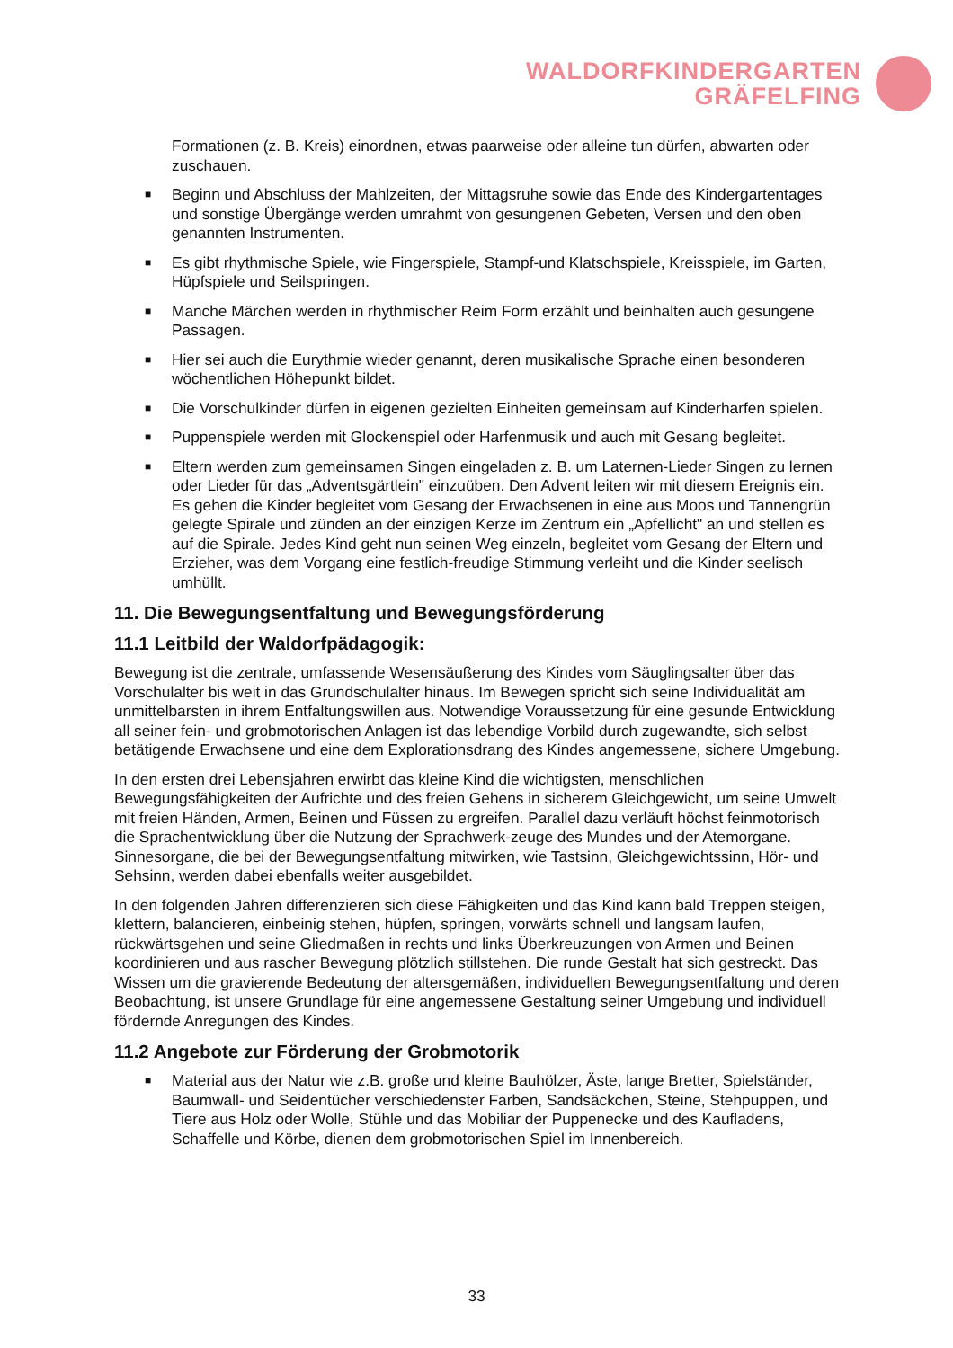WALDORFKINDERGARTEN
GRÄFELFING
Formationen (z. B. Kreis) einordnen, etwas paarweise oder alleine tun dürfen, abwarten oder zuschauen.
■ Beginn und Abschluss der Mahlzeiten, der Mittagsruhe sowie das Ende des Kindergartentages und sonstige Übergänge werden umrahmt von gesungenen Gebeten, Versen und den oben genannten Instrumenten.
■ Es gibt rhythmische Spiele, wie Fingerspiele, Stampf-und Klatschspiele, Kreisspiele, im Garten, Hüpfspiele und Seilspringen.
■ Manche Märchen werden in rhythmischer Reim Form erzählt und beinhalten auch gesungene Passagen.
■ Hier sei auch die Eurythmie wieder genannt, deren musikalische Sprache einen besonderen wöchentlichen Höhepunkt bildet.
■ Die Vorschulkinder dürfen in eigenen gezielten Einheiten gemeinsam auf Kinderharfen spielen.
■ Puppenspiele werden mit Glockenspiel oder Harfenmusik und auch mit Gesang begleitet.
■ Eltern werden zum gemeinsamen Singen eingeladen z. B. um Laternen-Lieder Singen zu lernen oder Lieder für das „Adventsgärtlein" einzuüben. Den Advent leiten wir mit diesem Ereignis ein. Es gehen die Kinder begleitet vom Gesang der Erwachsenen in eine aus Moos und Tannengrün gelegte Spirale und zünden an der einzigen Kerze im Zentrum ein „Apfellicht" an und stellen es auf die Spirale. Jedes Kind geht nun seinen Weg einzeln, begleitet vom Gesang der Eltern und Erzieher, was dem Vorgang eine festlich-freudige Stimmung verleiht und die Kinder seelisch umhüllt.
11. Die Bewegungsentfaltung und Bewegungsförderung
11.1 Leitbild der Waldorfpädagogik:
Bewegung ist die zentrale, umfassende Wesensäußerung des Kindes vom Säuglingsalter über das Vorschulalter bis weit in das Grundschulalter hinaus. Im Bewegen spricht sich seine Individualität am unmittelbarsten in ihrem Entfaltungswillen aus. Notwendige Voraussetzung für eine gesunde Entwicklung all seiner fein- und grobmotorischen Anlagen ist das lebendige Vorbild durch zugewandte, sich selbst betätigende Erwachsene und eine dem Explorationsdrang des Kindes angemessene, sichere Umgebung.
In den ersten drei Lebensjahren erwirbt das kleine Kind die wichtigsten, menschlichen Bewegungsfähigkeiten der Aufrichte und des freien Gehens in sicherem Gleichgewicht, um seine Umwelt mit freien Händen, Armen, Beinen und Füssen zu ergreifen. Parallel dazu verläuft höchst feinmotorisch die Sprachentwicklung über die Nutzung der Sprachwerk-zeuge des Mundes und der Atemorgane. Sinnesorgane, die bei der Bewegungsentfaltung mitwirken, wie Tastsinn, Gleichgewichtssinn, Hör- und Sehsinn, werden dabei ebenfalls weiter ausgebildet.
In den folgenden Jahren differenzieren sich diese Fähigkeiten und das Kind kann bald Treppen steigen, klettern, balancieren, einbeinig stehen, hüpfen, springen, vorwärts schnell und langsam laufen, rückwärtsgehen und seine Gliedmaßen in rechts und links Überkreuzungen von Armen und Beinen koordinieren und aus rascher Bewegung plötzlich stillstehen. Die runde Gestalt hat sich gestreckt. Das Wissen um die gravierende Bedeutung der altersgemäßen, individuellen Bewegungsentfaltung und deren Beobachtung, ist unsere Grundlage für eine angemessene Gestaltung seiner Umgebung und individuell fördernde Anregungen des Kindes.
11.2 Angebote zur Förderung der Grobmotorik
■ Material aus der Natur wie z.B. große und kleine Bauhölzer, Äste, lange Bretter, Spielständer, Baumwall- und Seidentücher verschiedenster Farben, Sandsäckchen, Steine, Stehpuppen, und Tiere aus Holz oder Wolle, Stühle und das Mobiliar der Puppenecke und des Kaufladens, Schaffelle und Körbe, dienen dem grobmotorischen Spiel im Innenbereich.
33